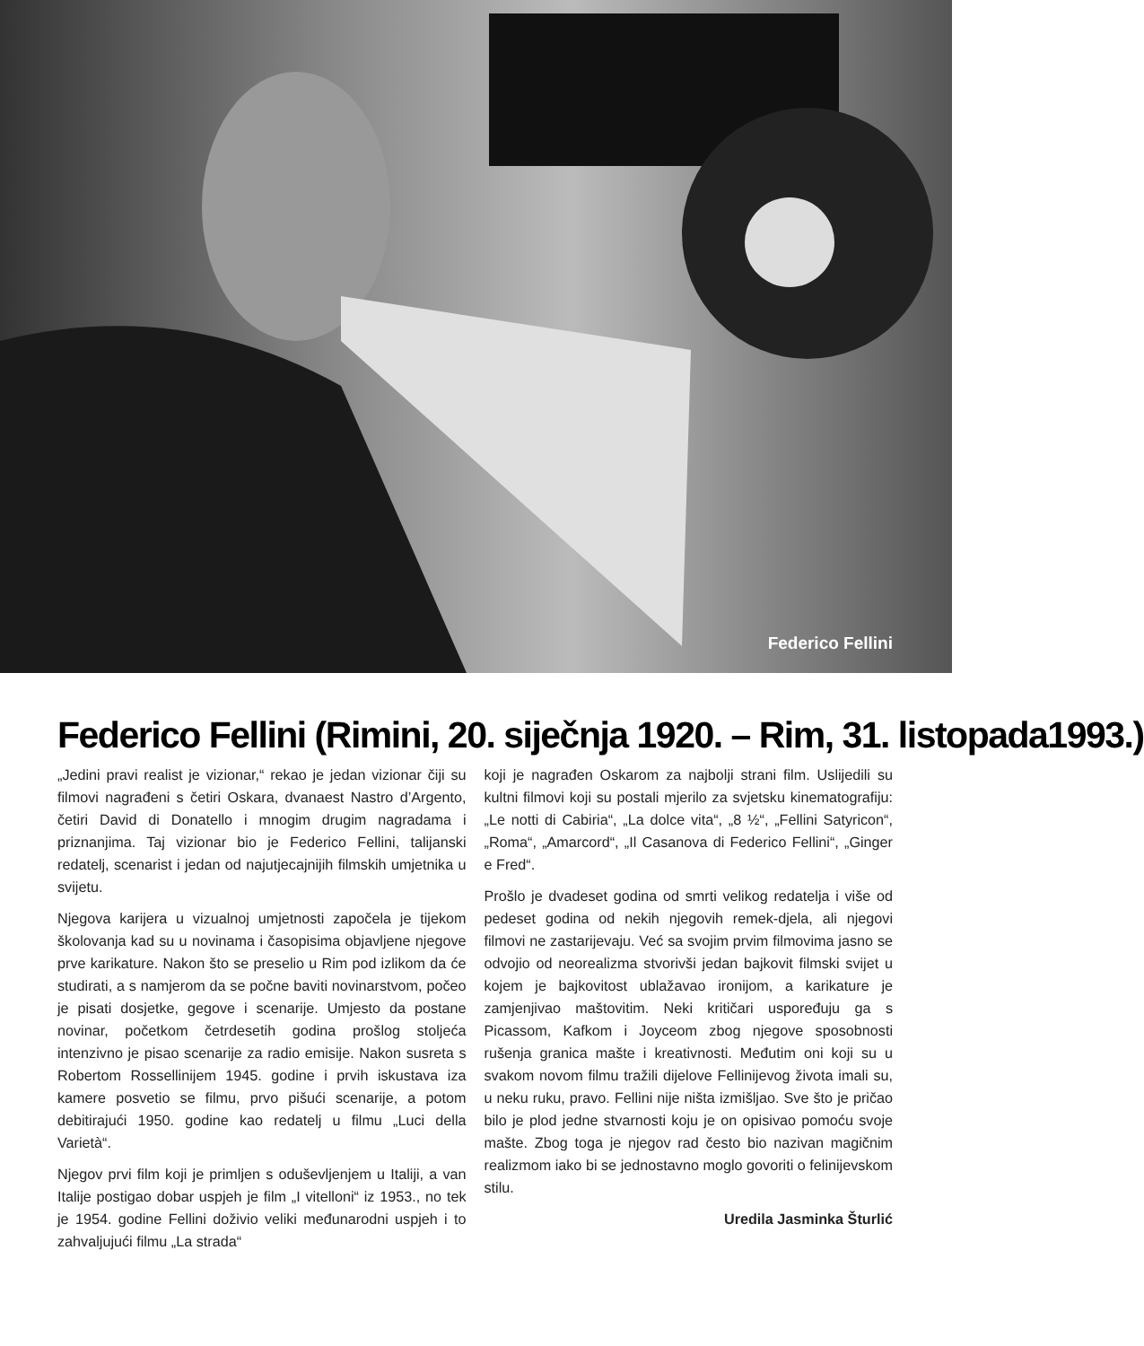Federico Fellini
Federico Fellini (Rimini, 20. siječnja 1920. – Rim, 31. listopada1993.)
„Jedini pravi realist je vizionar,“ rekao je jedan vizionar čiji su filmovi nagrađeni s četiri Oskara, dvanaest Nastro d’Argento, četiri David di Donatello i mnogim drugim nagradama i priznanjima. Taj vizionar bio je Federico Fellini, talijanski redatelj, scenarist i jedan od najutjecajnijih filmskih umjetnika u svijetu.
Njegova karijera u vizualnoj umjetnosti započela je tijekom školovanja kad su u novinama i časopisima objavljene njegove prve karikature. Nakon što se preselio u Rim pod izlikom da će studirati, a s namjerom da se počne baviti novinarstvom, počeo je pisati dosjetke, gegove i scenarije. Umjesto da postane novinar, početkom četrdesetih godina prošlog stoljeća intenzivno je pisao scenarije za radio emisije. Nakon susreta s Robertom Rossellinijem 1945. godine i prvih iskustava iza kamere posvetio se filmu, prvo pišući scenarije, a potom debitirajući 1950. godine kao redatelj u filmu „Luci della Varietà“.
Njegov prvi film koji je primljen s oduševljenjem u Italiji, a van Italije postigao dobar uspjeh je film „I vitelloni“ iz 1953., no tek je 1954. godine Fellini doživio veliki međunarodni uspjeh i to zahvaljujući filmu „La strada“
koji je nagrađen Oskarom za najbolji strani film. Uslijedili su kultni filmovi koji su postali mjerilo za svjetsku kinematografiju: „Le notti di Cabiria“, „La dolce vita“, „8 ½“, „Fellini Satyricon“, „Roma“, „Amarcord“, „Il Casanova di Federico Fellini“, „Ginger e Fred“.
Prošlo je dvadeset godina od smrti velikog redatelja i više od pedeset godina od nekih njegovih remek-djela, ali njegovi filmovi ne zastarijevaju. Već sa svojim prvim filmovima jasno se odvojio od neorealizma stvorivši jedan bajkovit filmski svijet u kojem je bajkovitost ublažavao ironijom, a karikature je zamjenjivao maštovitim. Neki kritičari uspoređuju ga s Picassom, Kafkom i Joyceom zbog njegove sposobnosti rušenja granica mašte i kreativnosti. Međutim oni koji su u svakom novom filmu tražili dijelove Fellinijevog života imali su, u neku ruku, pravo. Fellini nije ništa izmišljao. Sve što je pričao bilo je plod jedne stvarnosti koju je on opisivao pomoću svoje mašte. Zbog toga je njegov rad često bio nazivan magičnim realizmom iako bi se jednostavno moglo govoriti o felinijevskom stilu.
Uredila Jasminka Šturlić